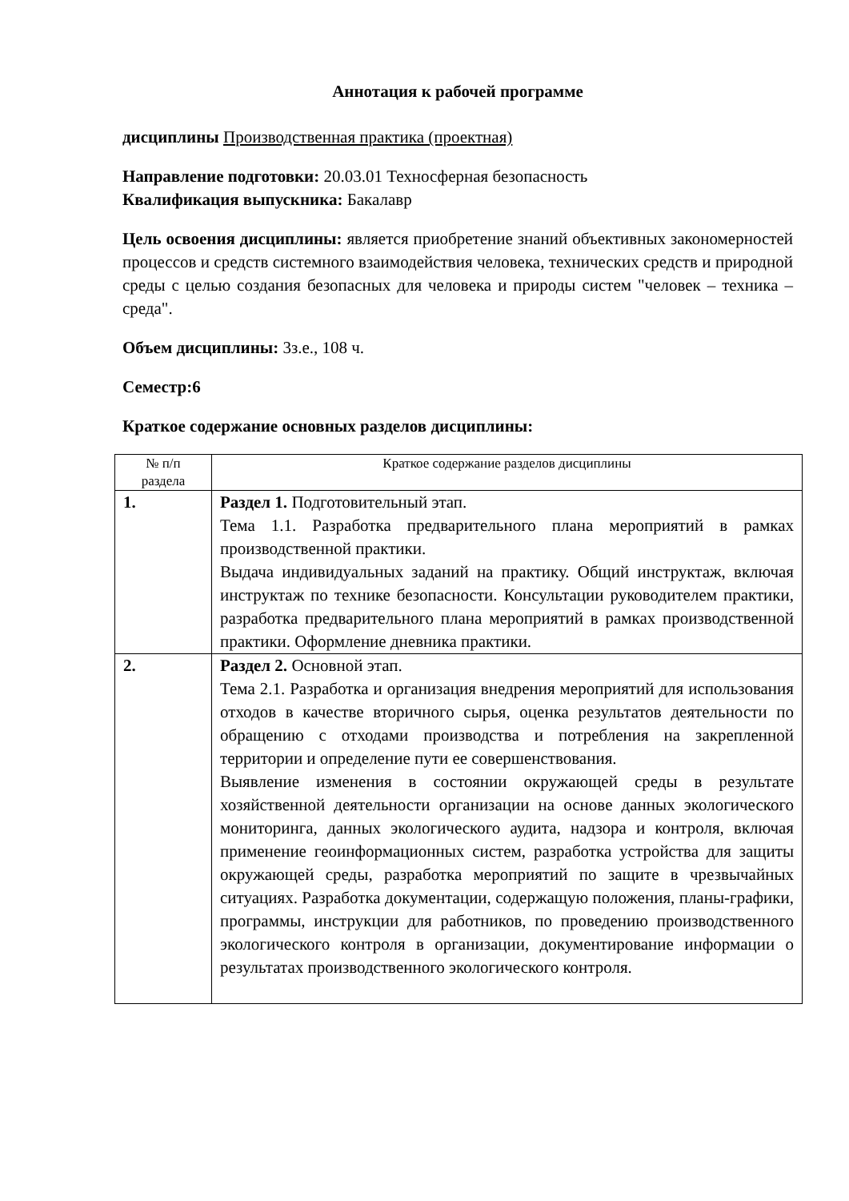Аннотация к рабочей программе
дисциплины Производственная практика (проектная)
Направление подготовки: 20.03.01 Техносферная безопасность
Квалификация выпускника: Бакалавр
Цель освоения дисциплины: является приобретение знаний объективных закономерностей процессов и средств системного взаимодействия человека, технических средств и природной среды с целью создания безопасных для человека и природы систем "человек – техника – среда".
Объем дисциплины: 3з.е., 108 ч.
Семестр:6
Краткое содержание основных разделов дисциплины:
| № п/п раздела | Краткое содержание разделов дисциплины |
| --- | --- |
| 1. | Раздел 1. Подготовительный этап. Тема 1.1. Разработка предварительного плана мероприятий в рамках производственной практики. Выдача индивидуальных заданий на практику. Общий инструктаж, включая инструктаж по технике безопасности. Консультации руководителем практики, разработка предварительного плана мероприятий в рамках производственной практики. Оформление дневника практики. |
| 2. | Раздел 2. Основной этап. Тема 2.1. Разработка и организация внедрения мероприятий для использования отходов в качестве вторичного сырья, оценка результатов деятельности по обращению с отходами производства и потребления на закрепленной территории и определение пути ее совершенствования. Выявление изменения в состоянии окружающей среды в результате хозяйственной деятельности организации на основе данных экологического мониторинга, данных экологического аудита, надзора и контроля, включая применение геоинформационных систем, разработка устройства для защиты окружающей среды, разработка мероприятий по защите в чрезвычайных ситуациях. Разработка документации, содержащую положения, планы-графики, программы, инструкции для работников, по проведению производственного экологического контроля в организации, документирование информации о результатах производственного экологического контроля. |